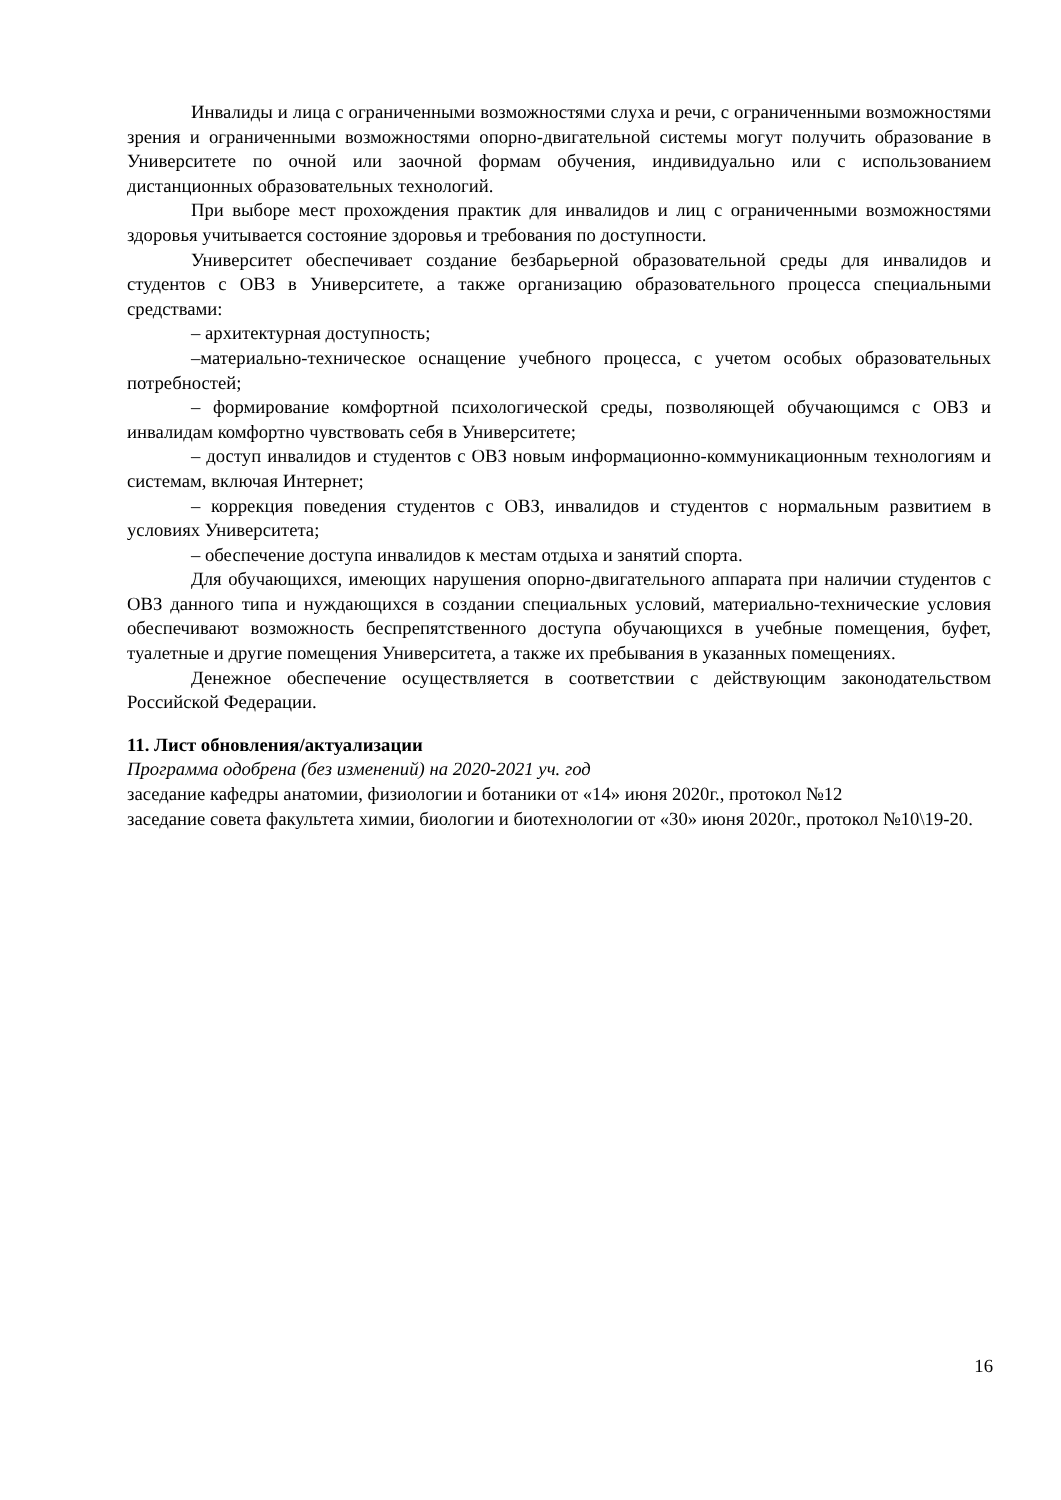Инвалиды и лица с ограниченными возможностями слуха и речи, с ограниченными возможностями зрения и ограниченными возможностями опорно-двигательной системы могут получить образование в Университете по очной или заочной формам обучения, индивидуально или с использованием дистанционных образовательных технологий.
При выборе мест прохождения практик для инвалидов и лиц с ограниченными возможностями здоровья учитывается состояние здоровья и требования по доступности.
Университет обеспечивает создание безбарьерной образовательной среды для инвалидов и студентов с ОВЗ в Университете, а также организацию образовательного процесса специальными средствами:
– архитектурная доступность;
–материально-техническое оснащение учебного процесса, с учетом особых образовательных потребностей;
– формирование комфортной психологической среды, позволяющей обучающимся с ОВЗ и инвалидам комфортно чувствовать себя в Университете;
– доступ инвалидов и студентов с ОВЗ новым информационно-коммуникационным технологиям и системам, включая Интернет;
– коррекция поведения студентов с ОВЗ, инвалидов и студентов с нормальным развитием в условиях Университета;
– обеспечение доступа инвалидов к местам отдыха и занятий спорта.
Для обучающихся, имеющих нарушения опорно-двигательного аппарата при наличии студентов с ОВЗ данного типа и нуждающихся в создании специальных условий, материально-технические условия обеспечивают возможность беспрепятственного доступа обучающихся в учебные помещения, буфет, туалетные и другие помещения Университета, а также их пребывания в указанных помещениях.
Денежное обеспечение осуществляется в соответствии с действующим законодательством Российской Федерации.
11. Лист обновления/актуализации
Программа одобрена (без изменений) на 2020-2021 уч. год
заседание кафедры анатомии, физиологии и ботаники от «14» июня 2020г., протокол №12
заседание совета факультета химии, биологии и биотехнологии от «30» июня 2020г., протокол №10\19-20.
16